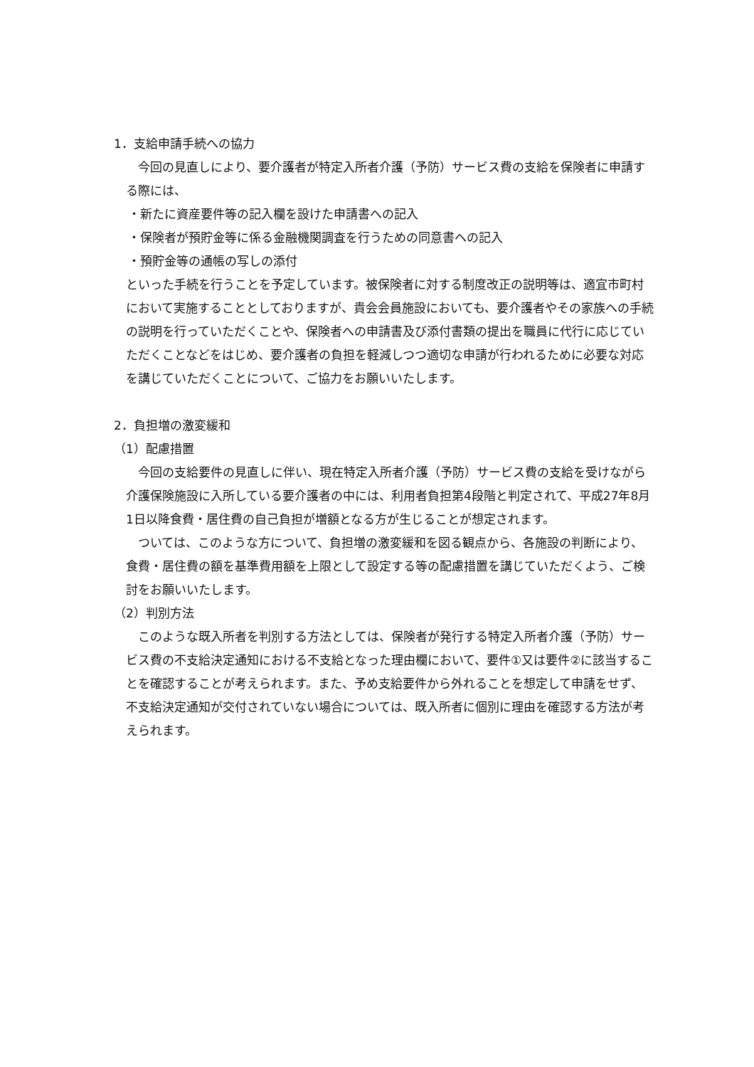1．支給申請手続への協力
今回の見直しにより、要介護者が特定入所者介護（予防）サービス費の支給を保険者に申請する際には、
・新たに資産要件等の記入欄を設けた申請書への記入
・保険者が預貯金等に係る金融機関調査を行うための同意書への記入
・預貯金等の通帳の写しの添付
といった手続を行うことを予定しています。被保険者に対する制度改正の説明等は、適宜市町村において実施することとしておりますが、貴会会員施設においても、要介護者やその家族への手続の説明を行っていただくことや、保険者への申請書及び添付書類の提出を職員に代行に応じていただくことなどをはじめ、要介護者の負担を軽減しつつ適切な申請が行われるために必要な対応を講じていただくことについて、ご協力をお願いいたします。
2．負担増の激変緩和
（1）配慮措置
今回の支給要件の見直しに伴い、現在特定入所者介護（予防）サービス費の支給を受けながら介護保険施設に入所している要介護者の中には、利用者負担第4段階と判定されて、平成27年8月1日以降食費・居住費の自己負担が増額となる方が生じることが想定されます。
ついては、このような方について、負担増の激変緩和を図る観点から、各施設の判断により、食費・居住費の額を基準費用額を上限として設定する等の配慮措置を講じていただくよう、ご検討をお願いいたします。
（2）判別方法
このような既入所者を判別する方法としては、保険者が発行する特定入所者介護（予防）サービス費の不支給決定通知における不支給となった理由欄において、要件①又は要件②に該当することを確認することが考えられます。また、予め支給要件から外れることを想定して申請をせず、不支給決定通知が交付されていない場合については、既入所者に個別に理由を確認する方法が考えられます。